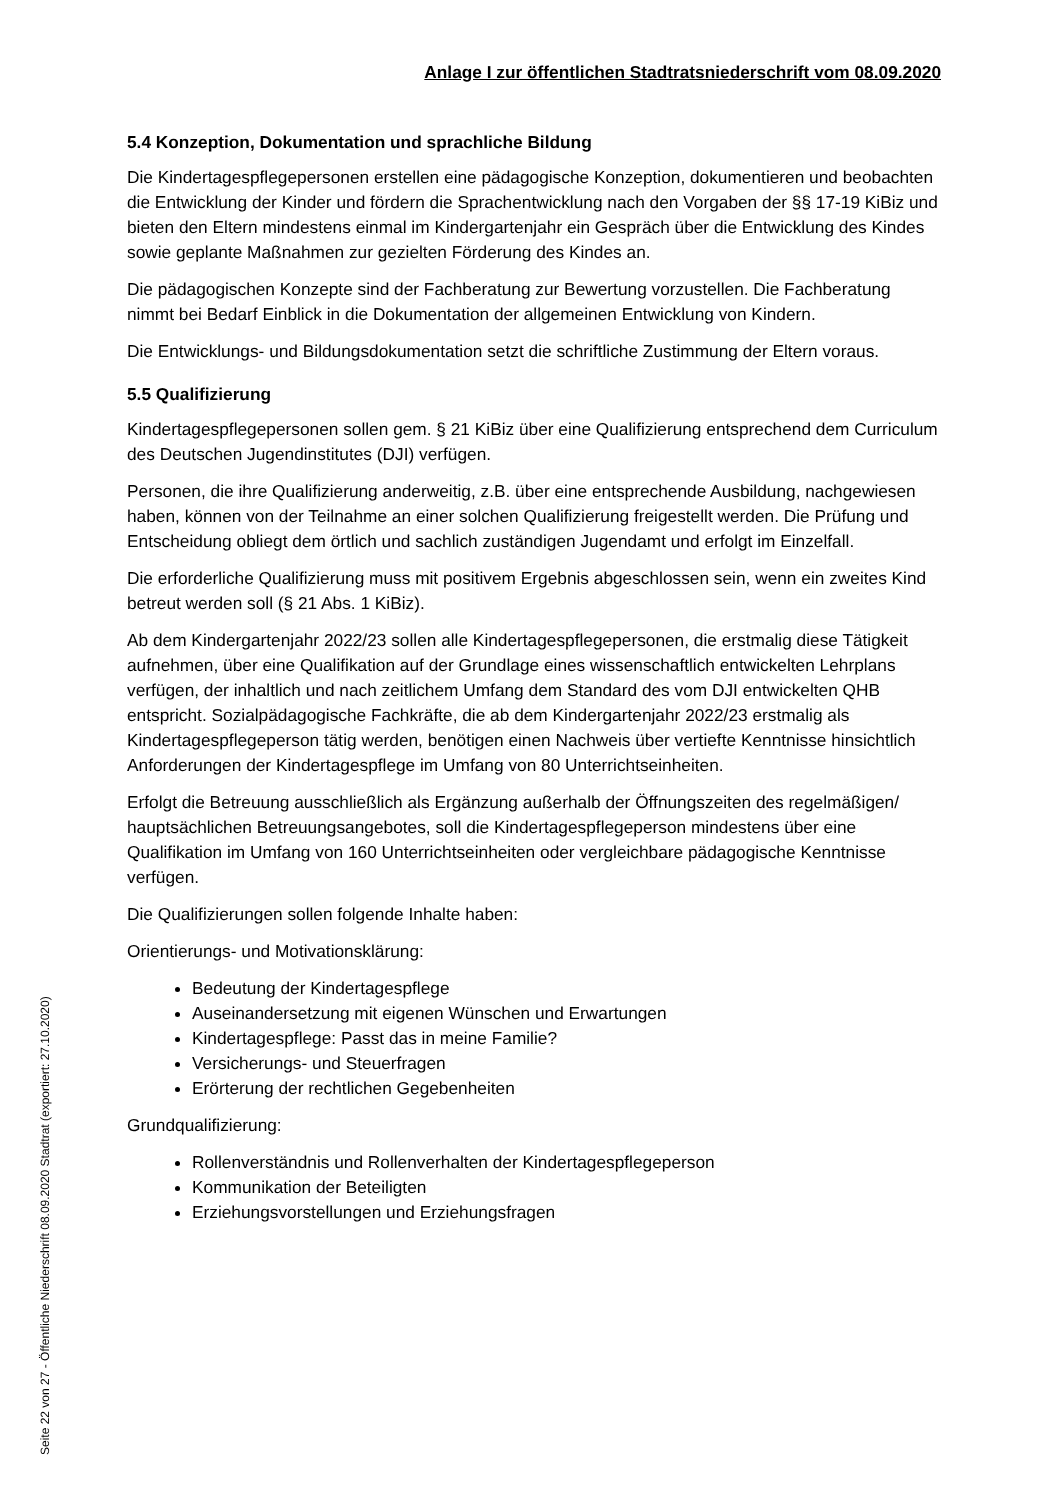Anlage I zur öffentlichen Stadtratsniederschrift vom 08.09.2020
5.4 Konzeption, Dokumentation und sprachliche Bildung
Die Kindertagespflegepersonen erstellen eine pädagogische Konzeption, dokumentieren und beobachten die Entwicklung der Kinder und fördern die Sprachentwicklung nach den Vorgaben der §§ 17-19 KiBiz und bieten den Eltern mindestens einmal im Kindergartenjahr ein Gespräch über die Entwicklung des Kindes sowie geplante Maßnahmen zur gezielten Förderung des Kindes an.
Die pädagogischen Konzepte sind der Fachberatung zur Bewertung vorzustellen. Die Fachberatung nimmt bei Bedarf Einblick in die Dokumentation der allgemeinen Entwicklung von Kindern.
Die Entwicklungs- und Bildungsdokumentation setzt die schriftliche Zustimmung der Eltern voraus.
5.5 Qualifizierung
Kindertagespflegepersonen sollen gem. § 21 KiBiz über eine Qualifizierung entsprechend dem Curriculum des Deutschen Jugendinstitutes (DJI) verfügen.
Personen, die ihre Qualifizierung anderweitig, z.B. über eine entsprechende Ausbildung, nachgewiesen haben, können von der Teilnahme an einer solchen Qualifizierung freigestellt werden. Die Prüfung und Entscheidung obliegt dem örtlich und sachlich zuständigen Jugendamt und erfolgt im Einzelfall.
Die erforderliche Qualifizierung muss mit positivem Ergebnis abgeschlossen sein, wenn ein zweites Kind betreut werden soll (§ 21 Abs. 1 KiBiz).
Ab dem Kindergartenjahr 2022/23 sollen alle Kindertagespflegepersonen, die erstmalig diese Tätigkeit aufnehmen, über eine Qualifikation auf der Grundlage eines wissenschaftlich entwickelten Lehrplans verfügen, der inhaltlich und nach zeitlichem Umfang dem Standard des vom DJI entwickelten QHB entspricht. Sozialpädagogische Fachkräfte, die ab dem Kindergartenjahr 2022/23 erstmalig als Kindertagespflegeperson tätig werden, benötigen einen Nachweis über vertiefte Kenntnisse hinsichtlich Anforderungen der Kindertagespflege im Umfang von 80 Unterrichtseinheiten.
Erfolgt die Betreuung ausschließlich als Ergänzung außerhalb der Öffnungszeiten des regelmäßigen/ hauptsächlichen Betreuungsangebotes, soll die Kindertagespflegeperson mindestens über eine Qualifikation im Umfang von 160 Unterrichtseinheiten oder vergleichbare pädagogische Kenntnisse verfügen.
Die Qualifizierungen sollen folgende Inhalte haben:
Orientierungs- und Motivationsklärung:
Bedeutung der Kindertagespflege
Auseinandersetzung mit eigenen Wünschen und Erwartungen
Kindertagespflege: Passt das in meine Familie?
Versicherungs- und Steuerfragen
Erörterung der rechtlichen Gegebenheiten
Grundqualifizierung:
Rollenverständnis und Rollenverhalten der Kindertagespflegeperson
Kommunikation der Beteiligten
Erziehungsvorstellungen und Erziehungsfragen
Seite 22 von 27 - Öffentliche Niederschrift 08.09.2020 Stadtrat (exportiert: 27.10.2020)